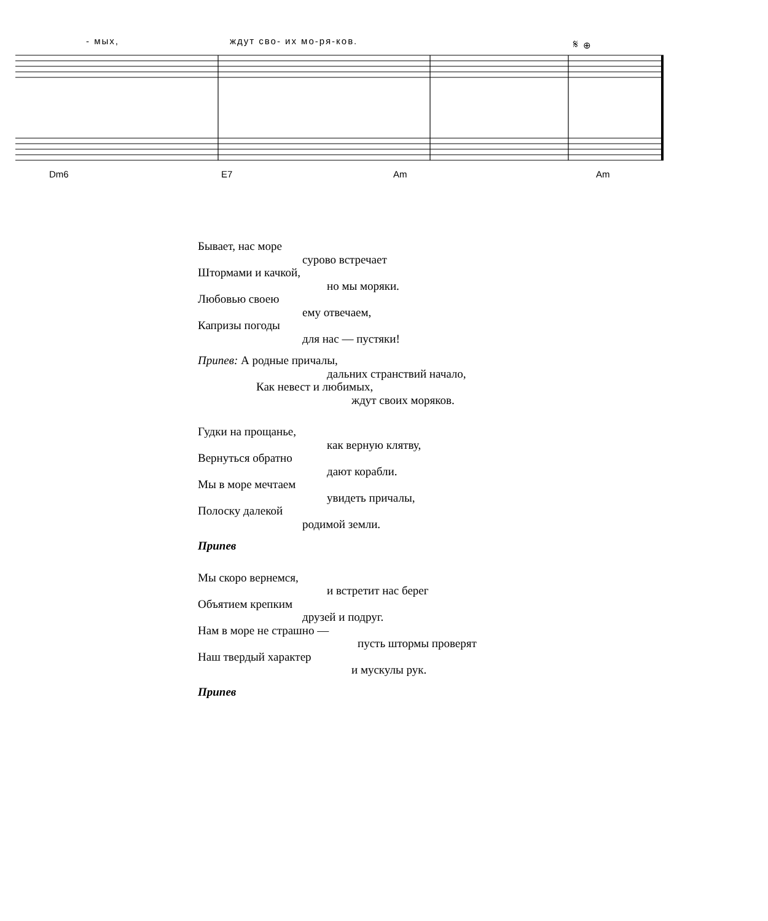- мых, ждут сво- их мо-ря-ков. 𝄋 ⊕
Dm6 E7 Am Am
Бывает, нас море
сурово встречает
Штормами и качкой,
но мы моряки.
Любовью своею
ему отвечаем,
Капризы погоды
для нас — пустяки!
Припев: А родные причалы,
дальних странствий начало,
Как невест и любимых,
ждут своих моряков.
Гудки на прощанье,
как верную клятву,
Вернуться обратно
дают корабли.
Мы в море мечтаем
увидеть причалы,
Полоску далекой
родимой земли.
Припев
Мы скоро вернемся,
и встретит нас берег
Объятием крепким
друзей и подруг.
Нам в море не страшно —
пусть штормы проверят
Наш твердый характер
и мускулы рук.
Припев